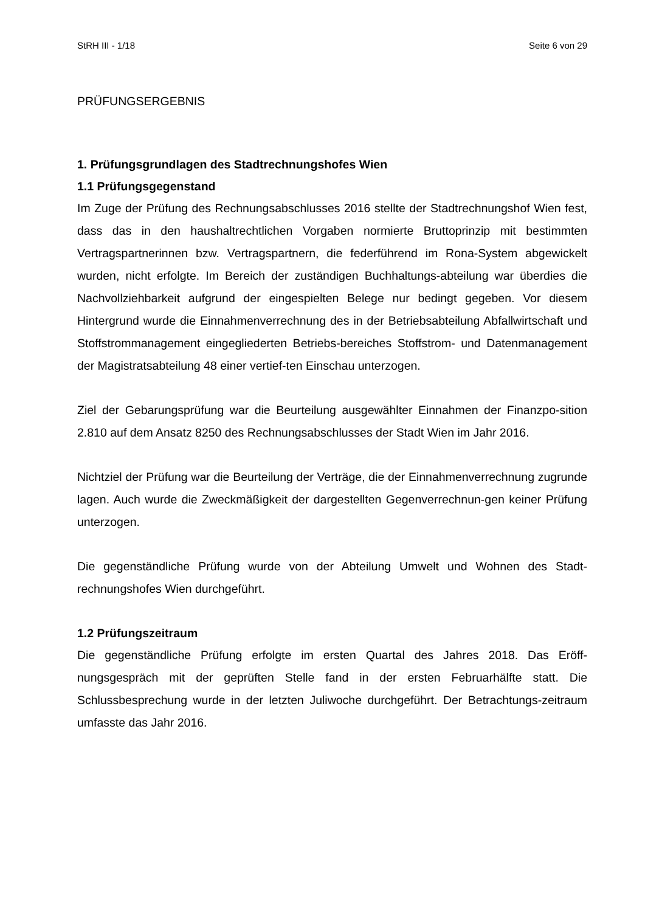StRH III - 1/18 Seite 6 von 29
PRÜFUNGSERGEBNIS
1. Prüfungsgrundlagen des Stadtrechnungshofes Wien
1.1 Prüfungsgegenstand
Im Zuge der Prüfung des Rechnungsabschlusses 2016 stellte der Stadtrechnungshof Wien fest, dass das in den haushaltrechtlichen Vorgaben normierte Bruttoprinzip mit bestimmten Vertragspartnerinnen bzw. Vertragspartnern, die federführend im Rona-System abgewickelt wurden, nicht erfolgte. Im Bereich der zuständigen Buchhaltungs-abteilung war überdies die Nachvollziehbarkeit aufgrund der eingespielten Belege nur bedingt gegeben. Vor diesem Hintergrund wurde die Einnahmenverrechnung des in der Betriebsabteilung Abfallwirtschaft und Stoffstrommanagement eingegliederten Betriebs-bereiches Stoffstrom- und Datenmanagement der Magistratsabteilung 48 einer vertief-ten Einschau unterzogen.
Ziel der Gebarungsprüfung war die Beurteilung ausgewählter Einnahmen der Finanzpo-sition 2.810 auf dem Ansatz 8250 des Rechnungsabschlusses der Stadt Wien im Jahr 2016.
Nichtziel der Prüfung war die Beurteilung der Verträge, die der Einnahmenverrechnung zugrunde lagen. Auch wurde die Zweckmäßigkeit der dargestellten Gegenverrechnun-gen keiner Prüfung unterzogen.
Die gegenständliche Prüfung wurde von der Abteilung Umwelt und Wohnen des Stadt-rechnungshofes Wien durchgeführt.
1.2 Prüfungszeitraum
Die gegenständliche Prüfung erfolgte im ersten Quartal des Jahres 2018. Das Eröff-nungsgespräch mit der geprüften Stelle fand in der ersten Februarhälfte statt. Die Schlussbesprechung wurde in der letzten Juliwoche durchgeführt. Der Betrachtungs-zeitraum umfasste das Jahr 2016.